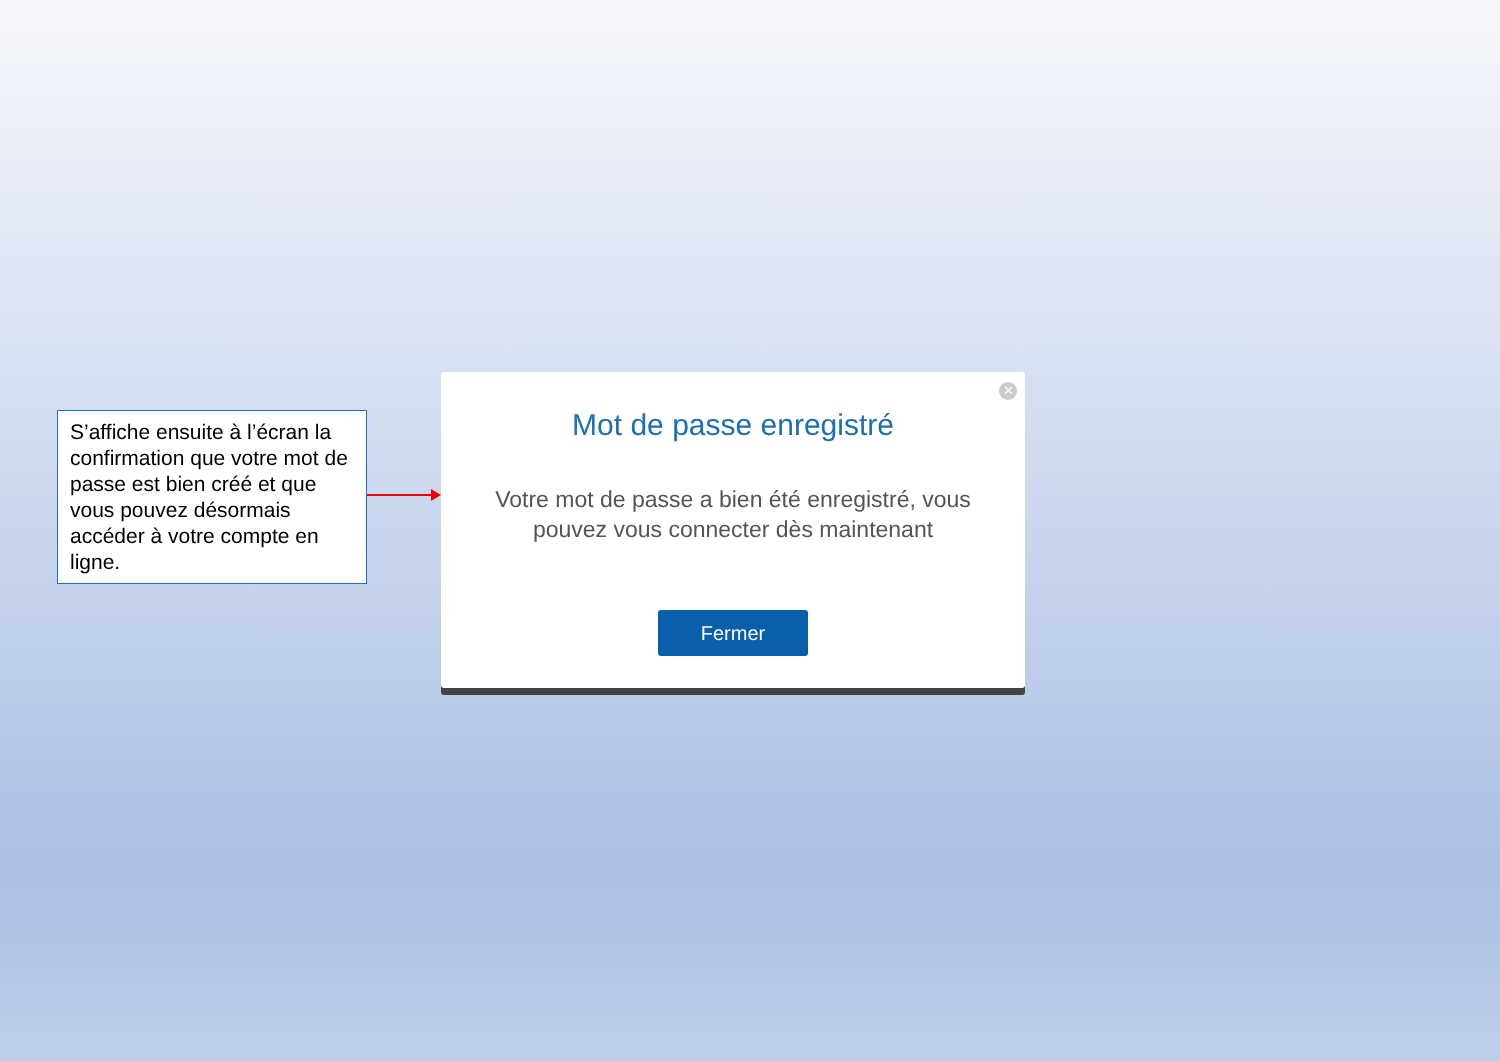S’affiche ensuite à l’écran la confirmation que votre mot de passe est bien créé et que vous pouvez désormais accéder à votre compte en ligne.
✕
Mot de passe enregistré
Votre mot de passe a bien été enregistré, vous pouvez vous connecter dès maintenant
Fermer